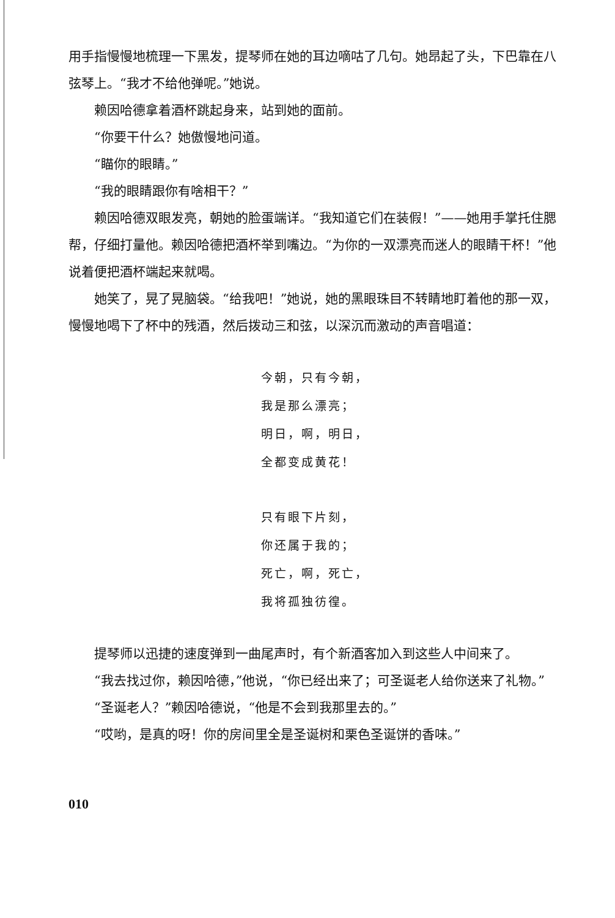用手指慢慢地梳理一下黑发，提琴师在她的耳边嘀咕了几句。她昂起了头，下巴靠在八弦琴上。“我才不给他弹呢。”她说。
赖因哈德拿着酒杯跳起身来，站到她的面前。
“你要干什么？她傲慢地问道。
“瞄你的眼睛。”
“我的眼睛跟你有啥相干？”
赖因哈德双眼发亮，朝她的脸蛋端详。“我知道它们在装假！”——她用手掌托住腮帮，仔细打量他。赖因哈德把酒杯举到嘴边。“为你的一双漂亮而迷人的眼睛干杯！”他说着便把酒杯端起来就喝。
她笑了，晃了晃脑袋。“给我吧！”她说，她的黑眼珠目不转睛地盯着他的那一双，慢慢地喝下了杯中的残酒，然后拨动三和弦，以深沉而激动的声音唱道：
今朝，只有今朝，
我是那么漂亮；
明日，啊，明日，
全都变成黄花！
只有眼下片刻，
你还属于我的；
死亡，啊，死亡，
我将孤独彷徨。
提琴师以迅捷的速度弹到一曲尾声时，有个新酒客加入到这些人中间来了。
“我去找过你，赖因哈德，”他说，“你已经出来了；可圣诞老人给你送来了礼物。”
“圣诞老人？”赖因哈德说，“他是不会到我那里去的。”
“哎哟，是真的呀！你的房间里全是圣诞树和栗色圣诞饼的香味。”
010